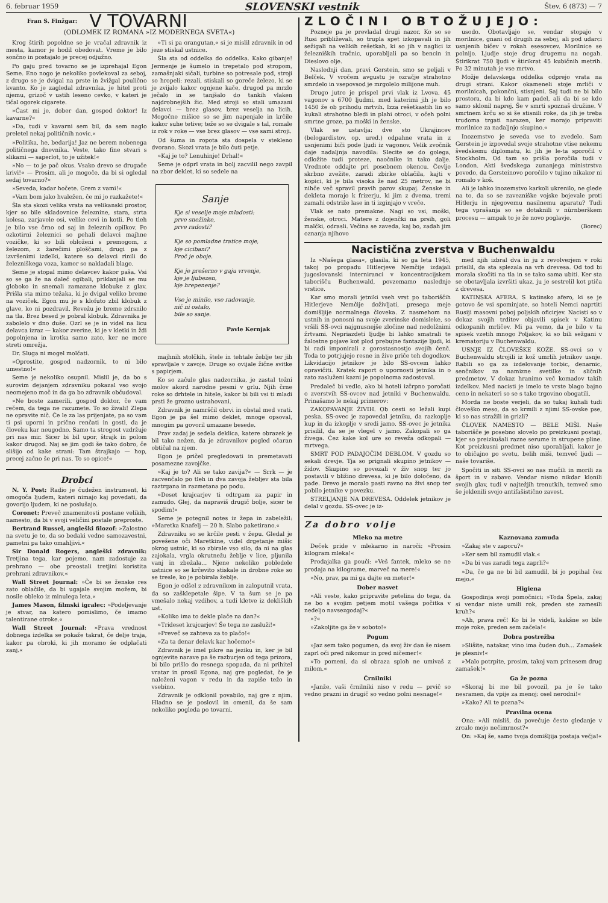6. februar 1959 SLOVENSKI vestnik Štev. 6 (873) — 7
Fran S. Finžgar:
V TOVARNI
(ODLOMEK IZ ROMANA »IZ MODERNEGA SVETA«)
Krog štirih popoldne se je vračal zdravnik iz mesta, kamor je hodil obedovat. Vreme je bilo sončno in postajalo je precej odjužno.
Po gaju pred tovarno se je izprehajal Egon Seme. Eno nogo je nekoliko povlekoval za seboj, z drugo se je dvigal na prste in žvižgal poulično kvanto. Ko je zagledal zdravnika, je hitel proti njemu, grizoč v ustih leseno cevko, v kateri je tičal ogorek cigarete.
»Čast mi je, dober dan, gospod doktor! Iz kavarne?«
»Da, tudi v kavarni sem bil, da sem naglo preletel nekaj političnih novic.«
»Politika, he, bedarija! Jaz ne berem nobenega političnega dnevnika. Veste, tako fine stvari s slikami — saperlot, to je užitek!«
»No — to je pač okus. Vsako drevo se drugače krivi!« — Prosim, ali je mogoče, da bi si ogledal sedaj tovarno?«
»Seveda, kadar hočete. Grem z vami!«
»Vam bom jako hvaležen, če mi jo razkažete!«
Šla sta skozi velika vrata na velikanski prostor, kjer so bile skladovnice železnine, stara, strta kolesa, zarjavele osi, velike cevi in kotli. Po tleh je bilo vse črno od saj in železnih opilkov. Po ozkotirni železnici so pehali delavci majhne vozičke, ki so bili obloženi s premogom, z železom, z žarečimi ploščami, drugi pa z izvršenimi izdelki, katere so delavci rinili do železniškega voza, kamor so nakladali blago.
Seme je stopal mimo delavcev kakor paša. Vsi so se ga že na daleč ogibali, priklanjali se mu globoko in snemali zamazane klobuke z glav. Prišla sta mimo težaka, ki je dvigal veliko breme na voziček. Egon mu je s klofuto zbil klobuk z glave, ko ni pozdravil. Revežu je breme zdrsnilo na tla. Brez besed je pobral klobuk. Zdravnika je zabolelo v dno duše. Ozrl se je in videl na licu delavca izraz — kakor zverine, ki je v kletki in ždi popolnjena in krotka samo zato, ker ne more streti omrežja.
Dr. Sluga ni mogel molčati.
»Oprostite, gospod nadzornik, to ni bilo umestno!«
Seme je nekoliko osupnil. Mislil je, da bo s surovim dejanjem zdravniku pokazal vso svojo neomejeno moč in da ga bo zdravnik občudoval.
»Ne boste zamerili, gospod doktor, če vam rečem, da tega ne razumete. To so živali! Zlepa ne opravite nič. Če le za las prijenjate, pa so vam ti psi uporni in prično renčati in gosti, da je človeku kar neugodno. Samo ta strogost vzdržuje pri nas mir. Sicer bi bil upor, štrajk in polom kakor drugod. Naj se jim godi še tako dobro, če slišijo od kake strani: Tam štrajkajo — hop, precej začno še pri nas. To so opice!«
Drobci
N. Y. Post: Radio je čudežen instrument, ki omogoča ljudem, kateri nimajo kaj povedati, da govorijo ljudem, ki ne poslušajo.
Coronet: Preveč znamenitosti postane velikih, namesto, da bi v svoji veličini postale preproste.
Bertrand Russel, angleški filozof: »Žalostno na svetu je to, da so bedaki vedno samozavestni, pametni pa tako omahljivi.«
Sir Donald Rogers, angleški zdravnik: Tretjina tega, kar pojemo, nam zadostuje za prehrano — obe preostali tretjini koristita prehrani zdravnikov.«
Wall Street Journal: »Če bi se ženske res zato oblačile, da bi ugajale svojim možem, bi nosile obleko iz minulega leta.«
James Mason, filmski igralec: »Podeljevanje je stvar, na katero pomislimo, če imamo talentirane otroke.«
Wall Street Journal: »Prava vrednost dobnega izdelka se pokaže takrat, če delje traja, kakor pa obroki, ki jih moramo še odplačati zanj.«
»Ti si pa orangutan,« si je mislil zdravnik in od jeze stiskal ustnice.
Šla sta od oddelka do oddelka. Kako gibanje! Jermenje je šumelo in trepetalo pod stropom, zamašnjaki sičali, turbine so potresale pod, stroji so hropeli: rezali, stiskali so goreče železo, ki se je zvijalo kakor ognjene kače, drugod pa mrzlo ječalo in se tanjšalo do tankih vlaken najdrobnejših žic. Med stroji so stali umazani delavci — brez glasov, brez veselja na licih. Mogočne mišice so se jim napenjale in krčile kakor suhe tetive; teže so se dvigale s tal, romale iz rok v roke — vse brez glasov — vse sami stroji.
Od šuma in ropota sta dospela v stekleno dvorano. Skozi vrata je bilo čuti petje.
»Kaj je to? Lenuhinje! Drhal!«
Seme je odprl vrata in bolj zacvilil nego zavpil na zbor deklet, ki so sedele na
Sanje
Kje si veselje moje mladosti:
prve snežinke,
prve radosti?
Kje so pomladne tratice moje,
kje cicibani?
Proč je oboje.
Kje je prešerno v gaju vrvenje,
kje je ljubezen,
kje hrepenenje?
Vse je minilo, vse radovanje,
nič ni ostalo,
bile so sanje.
Pavle Kernjak
majhnih stolčkih, štele in tehtale žeblje ter jih spravljale v zavoje. Druge so ovijale žične svitke s papirjem.
Ko so začule glas nadzornika, je zastal tožni molov akord narodne pesmi v grlu. Njih črne roke so drhtele in hitele, kakor bi bili vsi ti mladi prsti že grozno ustrahovani.
Zdravnik je namrščil obrvi in obstal med vrati. Egon je pa šel mimo deklet, mnoge opsoval, mnogim pa govoril umazane besede.
Prav zadaj je sedela deklica, katere obrazek je bil tako nežen, da je zdravnikov pogled očaran obtičal na njem.
Egon je pričel pregledovati in premetavati posamezne zavojčke.
»Kaj je to? Ali se tako zavija?« — Srrk — je zacvenčalo po tleh in dva zavoja žebljev sta bila raztrgana in razmetana po podu.
»Deset krajcarjev ti odtrgam za papir in zamudo. Glej, da napraviš drugič bolje, sicer te spodim!«
Seme je potegnil notes iz žepa in zabeležil: »Maretka Knafelj — 20 h. Slabo paketirano.«
Zdravniku so se krčile pesti v žepu. Gledal je povešene oči Maretkine, videl drgetanje mišic okrog ustnic, ki so zbirale vso silo, da ni na glas zajokala, vrgla okrutnežu žeblje v lice, pljunila vanj in zbežala... Njene nekoliko pobledele ustnice so se krčevito stiskale in drobne roke so se tresle, ko je pobirala žeblje.
Egon je odšel z zdravnikom in zaloputnil vrata, da so zašklepetale šipe. V ta šum se je pa vmešalo nekaj vzdihov, a tudi kletve iz dekliških ust.
»Koliko ima to dekle plače na dan?«
»Trideset krajcarjev! Še tega ne zasluži!«
»Preveč se zahteva za to plačo!«
»Za ta denar delavk kar hočemo!«
Zdravnik je imel pikre na jeziku in, ker je bil ognjevite narave pa še razburjen od tega prizora, bi bilo prišlo do resnega spopada, da ni prihitel vratar in prosil Egona, naj gre pogledat, če je naloženi vagon v redu in da zapiše težo in vsebino.
Zdravnik je odklonil povabilo, naj gre z njim. Hladno se je poslovil in omenil, da še sam nekoliko pogleda po tovarni.
ZLOČINI OBTOŽUJEJO:
Pozneje pa je prevladal drugi nazor. Ko so se Rusi približevali, so trupla spet izkopavali in jih sežigali na velikih rešetkah, ki so jih v naglici iz železniških tračnic, uporabljali pa so bencin in Dieslovo olje.
Naslednji dan, pravi Gerstein, smo se peljali v Belček. V vročem avgustu je ozračje strahotno smrdelo in vsepovsod je mrgolelo milijone muh.
Drugo jutro je prispel prvi vlak iz Lvova. 45 vagonov s 6700 ljudmi, med katerimi jih je bilo 1450 že ob prihodu mrtvih. Izza rešetkastih lin so kukali strahotno bledi in plahi otroci, v očeh polni smrtne groze, pa moški in ženske.
Vlak se ustavlja: dve sto Ukrajincev (belogardistov, op. ured.) odpahne vrata in z usnjenimi biči pode ljudi iz vagonov. Velik zvočnik daje nadaljnja navodila: Slecite se do golega, odložite tudi proteze, naočnike in tako dalje. Vrednote oddajte pri posebnem okencu. Čevlje skrbno zvežite, zaradi zbirke oblačila, kajti v kopici, ki je bila visoka že nad 25 metrov, ne bi nihče več spravil pravih parov skupaj. Ženske in dekleta morajo k frizerju, ki jim z dvema, tremi zamahi odstriže lase in ti izginjajo v vreče.
Vlak se nato premakne. Nagi so vsi, moški, ženske, otroci. Matere z dojenčki na prsih, goli malčki, odrasli. Večina se zaveda, kaj bo, zadah jim oznanja njihovo
usodo. Obotavljajo se, vendar stopajo v morilnice, gnani od drugih za seboj, ali pod udarci usnjenih bičev v rokah esesovcev. Morilnice se polnijo. Ljudje stoje drug drugemu na nogah. Štirikrat 750 ljudi v štirikrat 45 kubičnih metrih. Po 32 minutah je vse mrtvo.
Možje delavskega oddelka odprejo vrata na drugi strani. Kakor okameneli stoje mrliči v morilnicah, pokončni, stisnjeni. Saj tudi ne bi bilo prostora, da bi kdo kam padel, ali da bi se kdo samo sklonil naprej. Še v smrti spoznaš družine. V smrtnem krču so si še stisnili roke, da jih je treba trudoma trgati narazen, ker morajo pripraviti morilnice za nadaljnjo skupino.«
Inozemstvo je seveda vse to zvedelo. Sam Gerstein je izpovedal svoje strahotne vtise nekemu švedskemu diplomatu, ki jih je le-ta sporočil v Stockholm. Od tam so prišla poročila tudi v London. Akti švedskega zunanjega ministrstva povedo, da Gersteinovo poročilo v tujino nikakor ni romalo v koš.
Ali je lahko inozemstvo karkoli ukrenilo, ne glede na to, da so se zavezniške vojske bojevale proti Hitlerju in njegovemu nasilnemu aparatu? Tudi tega vprašanja so se dotaknili v nürnberškem procesu — ampak to je že novo poglavje.
(Borec)
Nacistična zverstva v Buchenwaldu
Iz »Našega glasa«, glasila, ki so ga leta 1945, takoj po propadu Hitlerjeve Nemčije izdajali jugoslovanski interniranci v koncentracijskem taborišču Buchenwald, povzemamo naslednje vrstice.
Kar smo morali jetniki vseh vrst po taboriščih Hitlerjeve Nemčije doživljati, presega meje domišljije normalnega človeka. Z nasmehom na ustnih in ponosni na svoje zverinske domisleke, so vršili SS-ovci najgnusnejše zločine nad nedolžnimi žrtvami. Nepriazdeti ljudje bi lahko smatrali te žalostne pojave kot plod prebujne fantazije ljudi, ki bi radi imponirali z gorostasnostjo svojih čenč. Toda to potrjujejo resne in žive priče teh dogodkov. Likvidacijo jetnikov je bilo SS-ovcem lahko opravičiti. Kratek raport o upornosti jetnika in o zato zasluženi kazni je popolnoma zadostoval.
Predaleč bi vedlo, ako bi hoteli izčrpno poročati o zverstvih SS-ovcev nad jetniki v Buchenwaldu. Prinašamo le nekaj primerov:
ZAKOPAVANJE ŽIVIH. Ob cesti so ležali kupi peska. SS-ovec je zapovedal jetniku, da razkoplje kup in da izkoplje v sredi jamo. SS-ovec je jetnika prisilil, da se je vlegel v jamo. Zakopali so ga živega. Čez kake kol ure so reveža odkopali — mrtvega.
SMRT POD PADAJOČIM DEBLOM. V gozdu so sekali drevje. Tja so prignali skupino jetnikov — židov. Skupino so povezali v živ snop ter jo postavili v bližino drevesa, ki je bilo določeno, da pade. Drevo je moralo pasti ravno na živi snop ter pobilo jetnike v povezku.
STRELJANJE NA DREVESA. Oddelek jetnikov je delal v gozdu. SS-ovec je iz-
med njih izbral dva in ju z revolverjem v roki prisilil, da sta splezala na vrh drevesa. Od tod bi morala skočiti na tla in se tako sama ubiti. Ker sta se obotavljala izvršiti ukaz, ju je sestrelil kot ptiča z drevesa.
KATINSKA AFERA. S katinsko afero, ki se je gotovo še vsi spominjate, so hoteli Nemci naprtiti Rusiji masovni poboj poljskih oficirjev. Nacisti so v dokaz svojih trditev objavili spisek v Katinu odkopanih mrličev. Mi pa vemo, da je bilo v ta spisek vzetih mnogo Poljakov, ki so bili sežgani v krematoriju v Buchenwaldu.
USNJE IZ ČLOVEŠKE KOŽE. SS-ovci so v Buchenwaldu strojili iz kož umrlih jetnikov usnje. Rabili so ga za izdelovanje torbic, denarnic, senčnikov za namizne svetilke in sličnih predmetov. V dokaz hranimo več komadov takih izdelkov. Med nacisti je imelo te vrste blago bajno ceno in nekateri so se s tako trgovino obogatili.
Morda ne boste verjeli, da so tukaj kuhali tudi človeško meso, da so krmili z njimi SS-ovske pse, ki so nas stražili in grizli?
ČLOVEK NAMESTO — BELE MIŠI. Naše taborišče je posebno slovelo po preizkusni postaji, kjer so preizkušali razne serume in strupene pline. Kot preizkusni predmet niso uporabljali, kakor je to običajno po svetu, belih miši, temveč ljudi — naše tovariše.
Spočiti in siti SS-ovci so nas mučili in morili za šport in v zabavo. Vendar nismo nikdar klonili svojih glav, tudi v najtežjih trenutkih, temveč smo še jeklenili svojo antifašistično zavest.
Za dobro volje
Mleko na metre
Deček pride v mlekarno in naroči: »Prosim kilogram mleka!«
Prodajalka ga pouči: »Veš fantek, mleko se ne prodaja na kilograme, marveč na mere!«
»No, prav, pa mi ga dajte en meter!«
Dober nasvet
»Ali veste, kako pripravite petelina do tega, da ne bo s svojim petjem motil vašega počitka v nedeljo navsezgodaj?«
»?«
»Zakoljite ga že v soboto!«
Pogum
»Jaz sem tako pogumen, da svoj živ dan še nisem zaprl oči pred nikomur in pred ničemer!«
»To pomeni, da si obraza sploh ne umivaš z milom.«
Črnilniki
»Janže, vaši črnilniki niso v redu — prvič so vedno prazni in drugič so vedno polni nesnage!«
Kaznovana zamuda
»Zakaj ste v zaporu?«
»Ker sem bil zamudil vlak.«
»Da bi vas zaradi tega zaprli?«
»Da, če ga ne bi bil zamudil, bi jo popihal čez mejo.«
Higiena
Gospodinja svoji pomočnici: »Toda Špela, zakaj si vendar niste umili rok, preden ste zamesili kruh?«
»Ah, prava reč! Ko bi le videli, kakšne so bile moje roke, preden sem začela!«
Dobra postrežba
»Slišite, natakar, vino ima čuden duh... Zamašek je plesniv!«
»Malo potrpite, prosim, takoj vam prinesem drug zamašek!«
Ga že pozna
»Skoraj bi me bil povozil, pa je še tako nesramen, da vpije za menoj: osel nerodni!«
»Kako? Ali te pozna?«
Pravilna ocena
Ona: »Ali misliš, da povečuje često gledanje v zrcalo mojo nečimrnost?«
On: »Kaj še, samo tvoja domišljija postaja večja!«